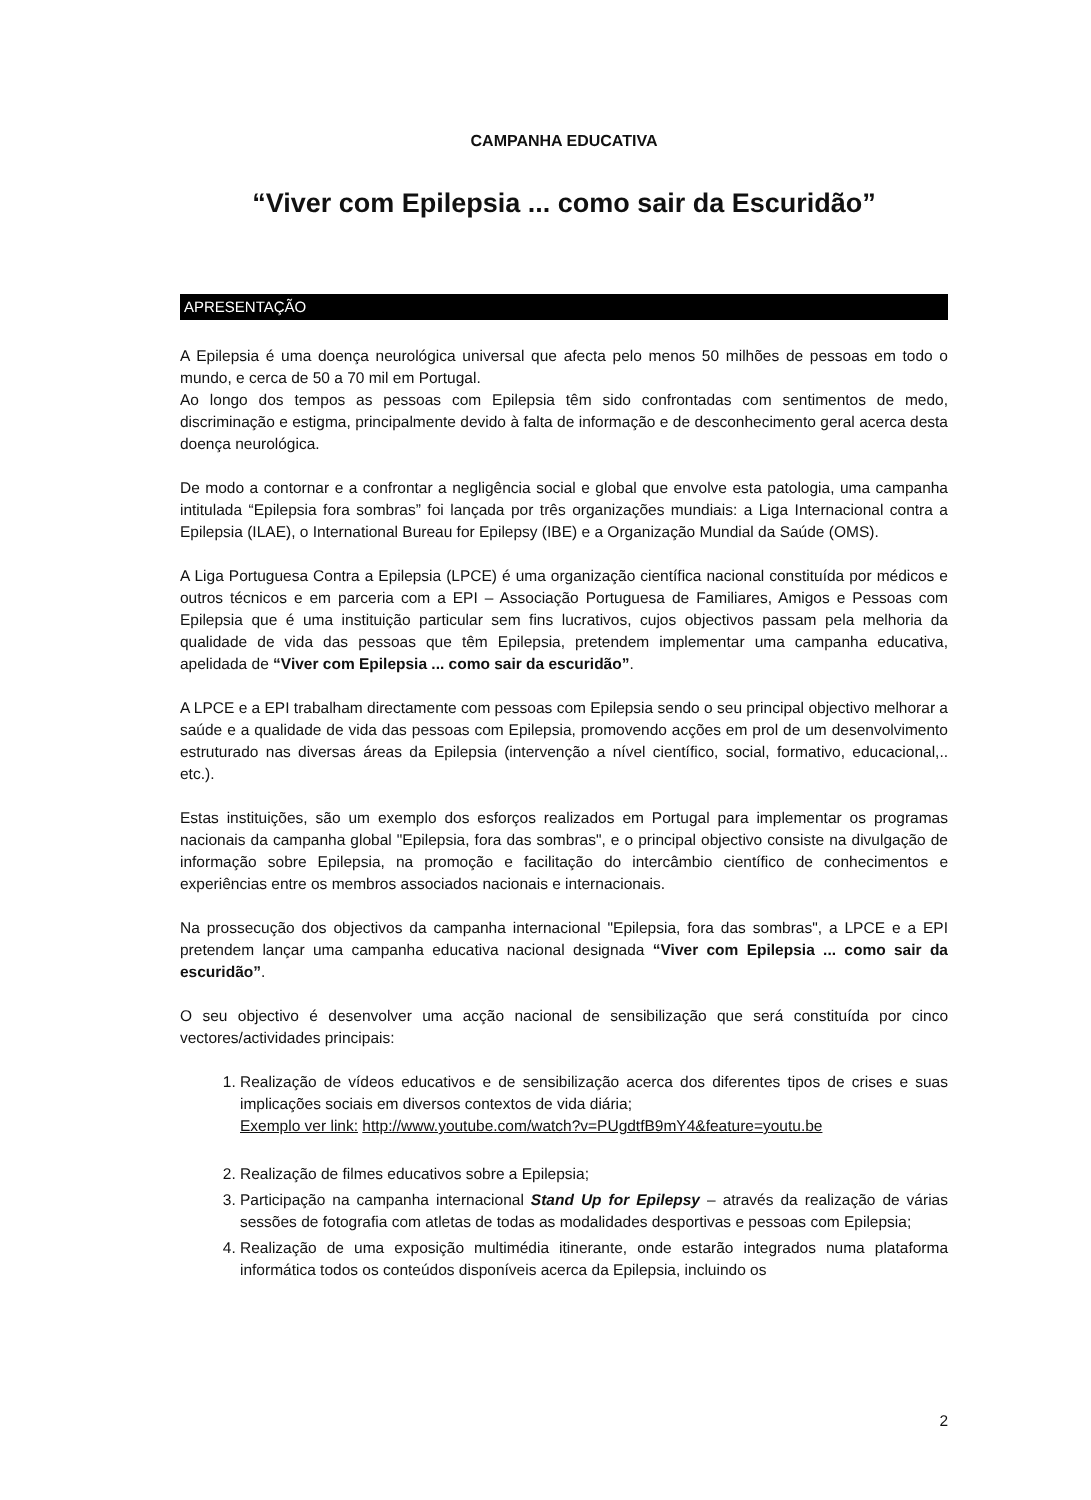CAMPANHA EDUCATIVA
“Viver com Epilepsia ... como sair da Escuridão”
APRESENTAÇÃO
A Epilepsia é uma doença neurológica universal que afecta pelo menos 50 milhões de pessoas em todo o mundo, e cerca de 50 a 70 mil em Portugal.
Ao longo dos tempos as pessoas com Epilepsia têm sido confrontadas com sentimentos de medo, discriminação e estigma, principalmente devido à falta de informação e de desconhecimento geral acerca desta doença neurológica.
De modo a contornar e a confrontar a negligência social e global que envolve esta patologia, uma campanha intitulada “Epilepsia fora sombras” foi lançada por três organizações mundiais: a Liga Internacional contra a Epilepsia (ILAE), o International Bureau for Epilepsy (IBE) e a Organização Mundial da Saúde (OMS).
A Liga Portuguesa Contra a Epilepsia (LPCE) é uma organização científica nacional constituída por médicos e outros técnicos e em parceria com a EPI – Associação Portuguesa de Familiares, Amigos e Pessoas com Epilepsia que é uma instituição particular sem fins lucrativos, cujos objectivos passam pela melhoria da qualidade de vida das pessoas que têm Epilepsia, pretendem implementar uma campanha educativa, apelidada de “Viver com Epilepsia ... como sair da escuridão”.
A LPCE e a EPI trabalham directamente com pessoas com Epilepsia sendo o seu principal objectivo melhorar a saúde e a qualidade de vida das pessoas com Epilepsia, promovendo acções em prol de um desenvolvimento estruturado nas diversas áreas da Epilepsia (intervenção a nível científico, social, formativo, educacional,.. etc.).
Estas instituições, são um exemplo dos esforços realizados em Portugal para implementar os programas nacionais da campanha global "Epilepsia, fora das sombras", e o principal objectivo consiste na divulgação de informação sobre Epilepsia, na promoção e facilitação do intercâmbio científico de conhecimentos e experiências entre os membros associados nacionais e internacionais.
Na prossecução dos objectivos da campanha internacional "Epilepsia, fora das sombras", a LPCE e a EPI pretendem lançar uma campanha educativa nacional designada “Viver com Epilepsia ... como sair da escuridão”.
O seu objectivo é desenvolver uma acção nacional de sensibilização que será constituída por cinco vectores/actividades principais:
1. Realização de vídeos educativos e de sensibilização acerca dos diferentes tipos de crises e suas implicações sociais em diversos contextos de vida diária;
Exemplo ver link: http://www.youtube.com/watch?v=PUgdtfB9mY4&feature=youtu.be
2. Realização de filmes educativos sobre a Epilepsia;
3. Participação na campanha internacional Stand Up for Epilepsy – através da realização de várias sessões de fotografia com atletas de todas as modalidades desportivas e pessoas com Epilepsia;
4. Realização de uma exposição multimédia itinerante, onde estarão integrados numa plataforma informática todos os conteúdos disponíveis acerca da Epilepsia, incluindo os
2